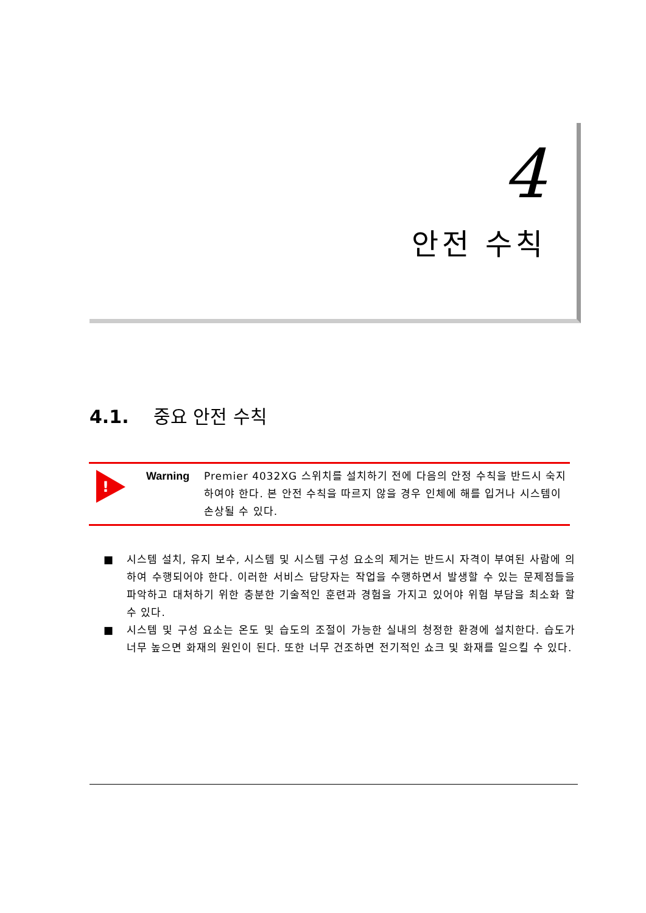4
안전 수칙
4.1. 중요 안전 수칙
!
Warning Premier 4032XG 스위치를 설치하기 전에 다음의 안정 수칙을 반드시 숙지 하여야 한다. 본 안전 수칙을 따르지 않을 경우 인체에 해를 입거나 시스템이 손상될 수 있다.
■ 시스템 설치, 유지 보수, 시스템 및 시스템 구성 요소의 제거는 반드시 자격이 부여된 사람에 의하여 수행되어야 한다. 이러한 서비스 담당자는 작업을 수행하면서 발생할 수 있는 문제점들을 파악하고 대처하기 위한 충분한 기술적인 훈련과 경험을 가지고 있어야 위험 부담을 최소화 할 수 있다.
■ 시스템 및 구성 요소는 온도 및 습도의 조절이 가능한 실내의 청정한 환경에 설치한다. 습도가 너무 높으면 화재의 원인이 된다. 또한 너무 건조하면 전기적인 쇼크 및 화재를 일으킬 수 있다.